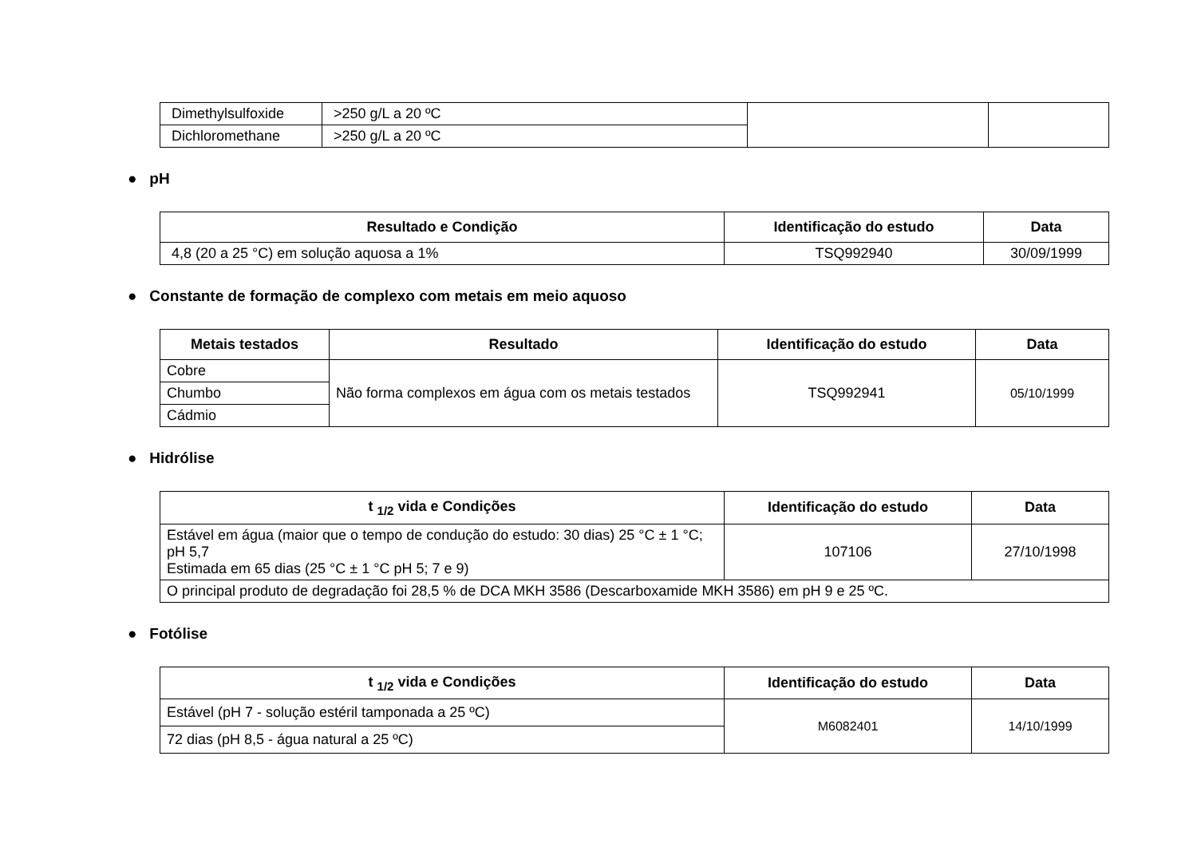| Dimethylsulfoxide | >250 g/L a 20 ºC | | |
| Dichloromethane | >250 g/L a 20 ºC | | |
● pH
| Resultado e Condição | Identificação do estudo | Data |
| --- | --- | --- |
| 4,8 (20 a 25 °C) em solução aquosa a 1% | TSQ992940 | 30/09/1999 |
● Constante de formação de complexo com metais em meio aquoso
| Metais testados | Resultado | Identificação do estudo | Data |
| --- | --- | --- | --- |
| Cobre | Não forma complexos em água com os metais testados | TSQ992941 | 05/10/1999 |
| Chumbo | | | |
| Cádmio | | | |
● Hidrólise
| t <sub>1/2</sub> vida e Condições | Identificação do estudo | Data |
| --- | --- | --- |
| Estável em água (maior que o tempo de condução do estudo: 30 dias) 25 °C ± 1 °C; pH 5,7 Estimada em 65 dias (25 °C ± 1 °C pH 5; 7 e 9) | 107106 | 27/10/1998 |
| O principal produto de degradação foi 28,5 % de DCA MKH 3586 (Descarboxamide MKH 3586) em pH 9 e 25 ºC. | | |
● Fotólise
| t <sub>1/2</sub> vida e Condições | Identificação do estudo | Data |
| --- | --- | --- |
| Estável (pH 7 - solução estéril tamponada a 25 ºC) | M6082401 | 14/10/1999 |
| 72 dias (pH 8,5 - água natural a 25 ºC) | | |